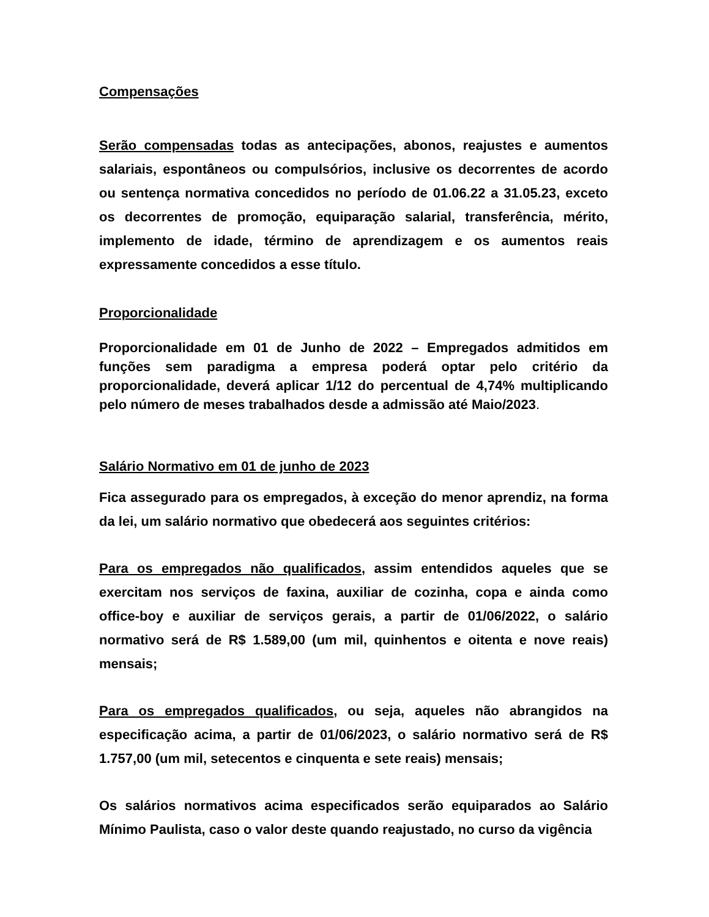Compensações
Serão compensadas todas as antecipações, abonos, reajustes e aumentos salariais, espontâneos ou compulsórios, inclusive os decorrentes de acordo ou sentença normativa concedidos no período de 01.06.22 a 31.05.23, exceto os decorrentes de promoção, equiparação salarial, transferência, mérito, implemento de idade, término de aprendizagem e os aumentos reais expressamente concedidos a esse título.
Proporcionalidade
Proporcionalidade em 01 de Junho de 2022 – Empregados admitidos em funções sem paradigma a empresa poderá optar pelo critério da proporcionalidade, deverá aplicar 1/12 do percentual de 4,74% multiplicando pelo número de meses trabalhados desde a admissão até Maio/2023.
Salário Normativo em 01 de junho de 2023
Fica assegurado para os empregados, à exceção do menor aprendiz, na forma da lei, um salário normativo que obedecerá aos seguintes critérios:
Para os empregados não qualificados, assim entendidos aqueles que se exercitam nos serviços de faxina, auxiliar de cozinha, copa e ainda como office-boy e auxiliar de serviços gerais, a partir de 01/06/2022, o salário normativo será de R$ 1.589,00 (um mil, quinhentos e oitenta e nove reais) mensais;
Para os empregados qualificados, ou seja, aqueles não abrangidos na especificação acima, a partir de 01/06/2023, o salário normativo será de R$ 1.757,00 (um mil, setecentos e cinquenta e sete reais) mensais;
Os salários normativos acima especificados serão equiparados ao Salário Mínimo Paulista, caso o valor deste quando reajustado, no curso da vigência